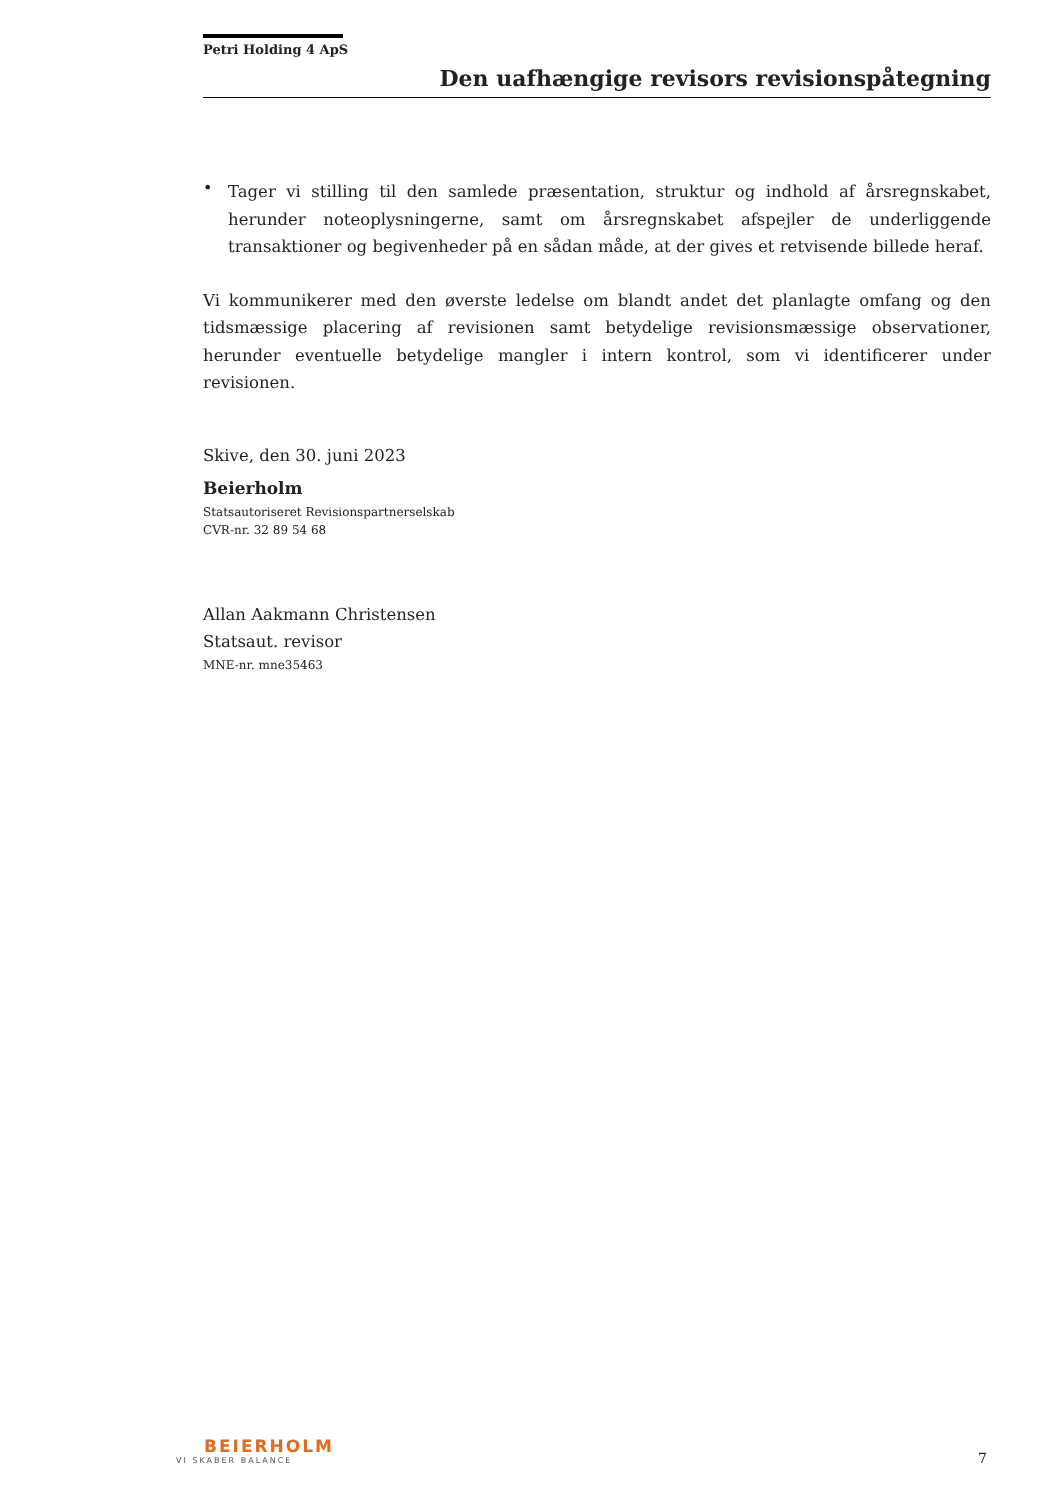Petri Holding 4 ApS
Den uafhængige revisors revisionspåtegning
•
Tager vi stilling til den samlede præsentation, struktur og indhold af årsregnskabet, herunder noteoplysningerne, samt om årsregnskabet afspejler de underliggende transaktioner og begivenheder på en sådan måde, at der gives et retvisende billede heraf.
Vi kommunikerer med den øverste ledelse om blandt andet det planlagte omfang og den tidsmæssige placering af revisionen samt betydelige revisionsmæssige observationer, herunder eventuelle betydelige mangler i intern kontrol, som vi identificerer under revisionen.
Skive, den 30. juni 2023
Beierholm
Statsautoriseret Revisionspartnerselskab
CVR-nr. 32 89 54 68
Allan Aakmann Christensen
Statsaut. revisor
MNE-nr. mne35463
BEIERHOLM
VI SKABER BALANCE
7